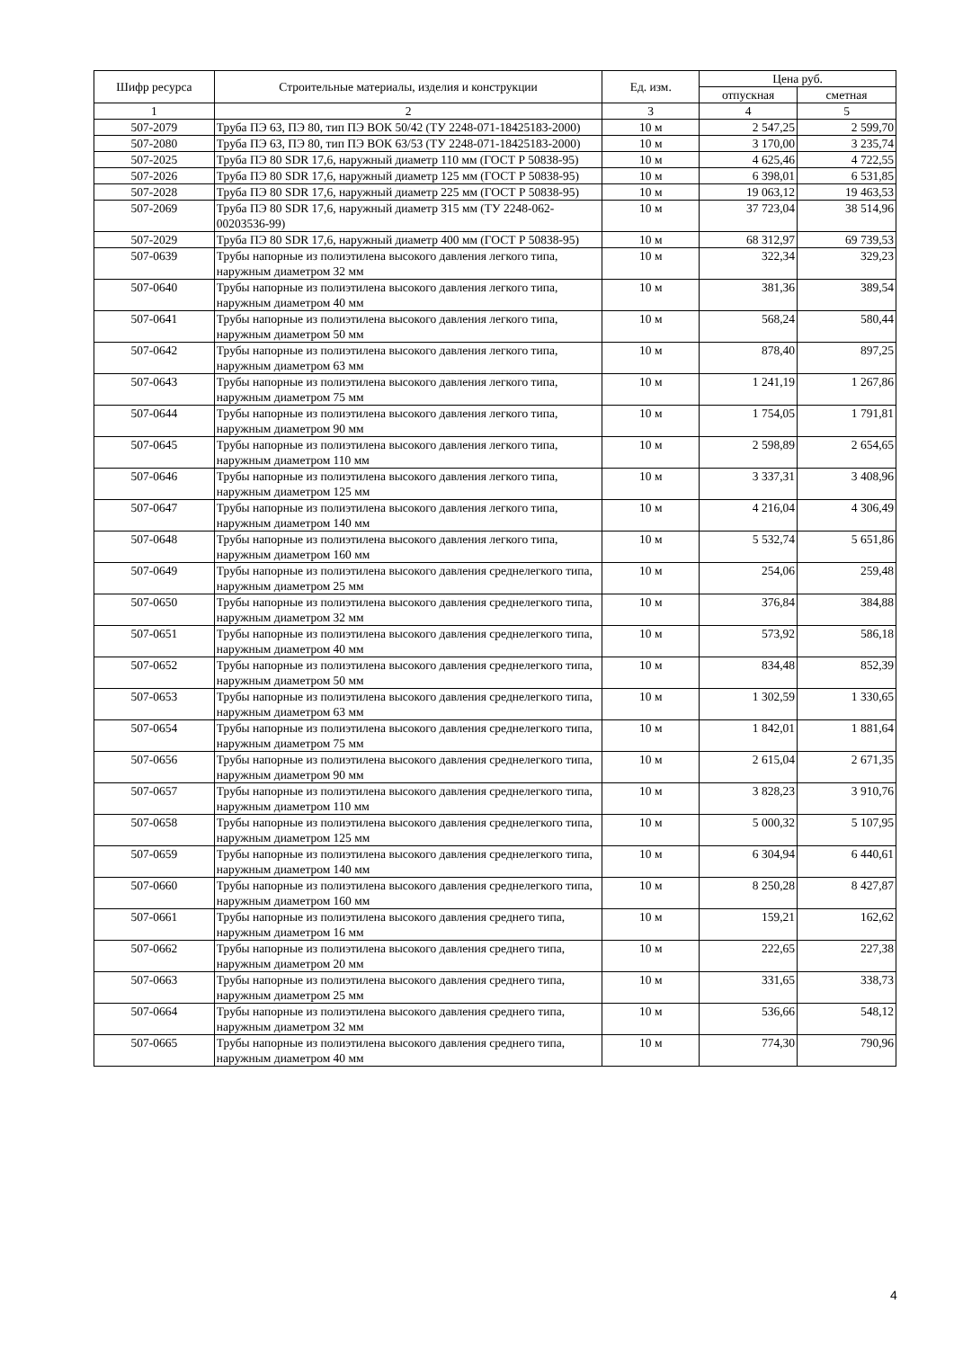| Шифр ресурса | Строительные материалы, изделия и конструкции | Ед. изм. | Цена руб. | |
| --- | --- | --- | --- | --- |
| | | | отпускная | сметная |
| 1 | 2 | 3 | 4 | 5 |
| 507-2079 | Труба ПЭ 63, ПЭ 80, тип ПЭ ВОК 50/42 (ТУ 2248-071-18425183-2000) | 10 м | 2 547,25 | 2 599,70 |
| 507-2080 | Труба ПЭ 63, ПЭ 80, тип ПЭ ВОК 63/53 (ТУ 2248-071-18425183-2000) | 10 м | 3 170,00 | 3 235,74 |
| 507-2025 | Труба ПЭ 80 SDR 17,6, наружный диаметр 110 мм (ГОСТ Р 50838-95) | 10 м | 4 625,46 | 4 722,55 |
| 507-2026 | Труба ПЭ 80 SDR 17,6, наружный диаметр 125 мм (ГОСТ Р 50838-95) | 10 м | 6 398,01 | 6 531,85 |
| 507-2028 | Труба ПЭ 80 SDR 17,6, наружный диаметр 225 мм (ГОСТ Р 50838-95) | 10 м | 19 063,12 | 19 463,53 |
| 507-2069 | Труба ПЭ 80 SDR 17,6, наружный диаметр 315 мм (ТУ 2248-062-00203536-99) | 10 м | 37 723,04 | 38 514,96 |
| 507-2029 | Труба ПЭ 80 SDR 17,6, наружный диаметр 400 мм (ГОСТ Р 50838-95) | 10 м | 68 312,97 | 69 739,53 |
| 507-0639 | Трубы напорные из полиэтилена высокого давления легкого типа, наружным диаметром 32 мм | 10 м | 322,34 | 329,23 |
| 507-0640 | Трубы напорные из полиэтилена высокого давления легкого типа, наружным диаметром 40 мм | 10 м | 381,36 | 389,54 |
| 507-0641 | Трубы напорные из полиэтилена высокого давления легкого типа, наружным диаметром 50 мм | 10 м | 568,24 | 580,44 |
| 507-0642 | Трубы напорные из полиэтилена высокого давления легкого типа, наружным диаметром 63 мм | 10 м | 878,40 | 897,25 |
| 507-0643 | Трубы напорные из полиэтилена высокого давления легкого типа, наружным диаметром 75 мм | 10 м | 1 241,19 | 1 267,86 |
| 507-0644 | Трубы напорные из полиэтилена высокого давления легкого типа, наружным диаметром 90 мм | 10 м | 1 754,05 | 1 791,81 |
| 507-0645 | Трубы напорные из полиэтилена высокого давления легкого типа, наружным диаметром 110 мм | 10 м | 2 598,89 | 2 654,65 |
| 507-0646 | Трубы напорные из полиэтилена высокого давления легкого типа, наружным диаметром 125 мм | 10 м | 3 337,31 | 3 408,96 |
| 507-0647 | Трубы напорные из полиэтилена высокого давления легкого типа, наружным диаметром 140 мм | 10 м | 4 216,04 | 4 306,49 |
| 507-0648 | Трубы напорные из полиэтилена высокого давления легкого типа, наружным диаметром 160 мм | 10 м | 5 532,74 | 5 651,86 |
| 507-0649 | Трубы напорные из полиэтилена высокого давления среднелегкого типа, наружным диаметром 25 мм | 10 м | 254,06 | 259,48 |
| 507-0650 | Трубы напорные из полиэтилена высокого давления среднелегкого типа, наружным диаметром 32 мм | 10 м | 376,84 | 384,88 |
| 507-0651 | Трубы напорные из полиэтилена высокого давления среднелегкого типа, наружным диаметром 40 мм | 10 м | 573,92 | 586,18 |
| 507-0652 | Трубы напорные из полиэтилена высокого давления среднелегкого типа, наружным диаметром 50 мм | 10 м | 834,48 | 852,39 |
| 507-0653 | Трубы напорные из полиэтилена высокого давления среднелегкого типа, наружным диаметром 63 мм | 10 м | 1 302,59 | 1 330,65 |
| 507-0654 | Трубы напорные из полиэтилена высокого давления среднелегкого типа, наружным диаметром 75 мм | 10 м | 1 842,01 | 1 881,64 |
| 507-0656 | Трубы напорные из полиэтилена высокого давления среднелегкого типа, наружным диаметром 90 мм | 10 м | 2 615,04 | 2 671,35 |
| 507-0657 | Трубы напорные из полиэтилена высокого давления среднелегкого типа, наружным диаметром 110 мм | 10 м | 3 828,23 | 3 910,76 |
| 507-0658 | Трубы напорные из полиэтилена высокого давления среднелегкого типа, наружным диаметром 125 мм | 10 м | 5 000,32 | 5 107,95 |
| 507-0659 | Трубы напорные из полиэтилена высокого давления среднелегкого типа, наружным диаметром 140 мм | 10 м | 6 304,94 | 6 440,61 |
| 507-0660 | Трубы напорные из полиэтилена высокого давления среднелегкого типа, наружным диаметром 160 мм | 10 м | 8 250,28 | 8 427,87 |
| 507-0661 | Трубы напорные из полиэтилена высокого давления среднего типа, наружным диаметром 16 мм | 10 м | 159,21 | 162,62 |
| 507-0662 | Трубы напорные из полиэтилена высокого давления среднего типа, наружным диаметром 20 мм | 10 м | 222,65 | 227,38 |
| 507-0663 | Трубы напорные из полиэтилена высокого давления среднего типа, наружным диаметром 25 мм | 10 м | 331,65 | 338,73 |
| 507-0664 | Трубы напорные из полиэтилена высокого давления среднего типа, наружным диаметром 32 мм | 10 м | 536,66 | 548,12 |
| 507-0665 | Трубы напорные из полиэтилена высокого давления среднего типа, наружным диаметром 40 мм | 10 м | 774,30 | 790,96 |
4